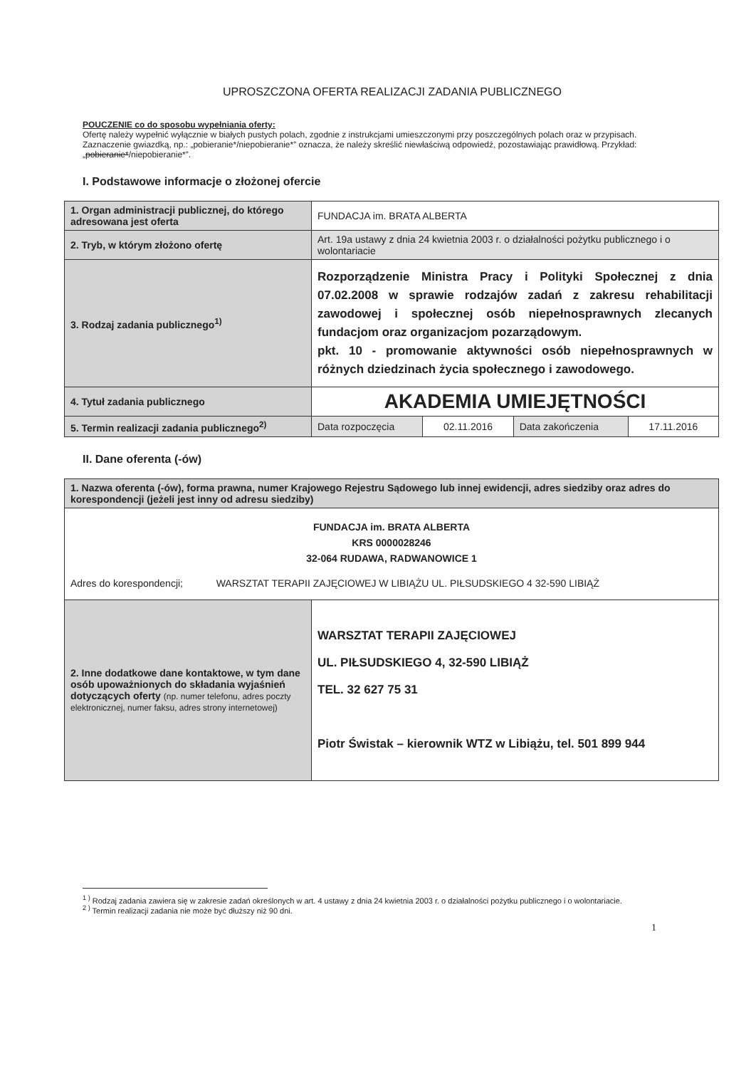UPROSZCZONA OFERTA REALIZACJI ZADANIA PUBLICZNEGO
POUCZENIE co do sposobu wypełniania oferty:
Ofertę należy wypełnić wyłącznie w białych pustych polach, zgodnie z instrukcjami umieszczonymi przy poszczególnych polach oraz w przypisach.
Zaznaczenie gwiazdką, np.: „pobieranie*/niepobieranie*” oznacza, że należy skreślić niewłaściwą odpowiedź, pozostawiając prawidłową. Przykład: „pobieranie*/niepobieranie*”.
I. Podstawowe informacje o złożonej ofercie
| 1. Organ administracji publicznej, do którego adresowana jest oferta | FUNDACJA im. BRATA ALBERTA | | | |
| 2. Tryb, w którym złożono ofertę | Art. 19a ustawy z dnia 24 kwietnia 2003 r. o działalności pożytku publicznego i o wolontariacie | | | |
| 3. Rodzaj zadania publicznego<sup>1)</sup> | Rozporządzenie Ministra Pracy i Polityki Społecznej z dnia 07.02.2008 w sprawie rodzajów zadań z zakresu rehabilitacji zawodowej i społecznej osób niepełnosprawnych zlecanych fundacjom oraz organizacjom pozarządowym. pkt. 10 - promowanie aktywności osób niepełnosprawnych w różnych dziedzinach życia społecznego i zawodowego. | | | |
| 4. Tytuł zadania publicznego | AKADEMIA UMIEJĘTNOŚCI | | | |
| 5. Termin realizacji zadania publicznego<sup>2)</sup> | Data rozpoczęcia | 02.11.2016 | Data zakończenia | 17.11.2016 |
II. Dane oferenta (-ów)
| 1. Nazwa oferenta (-ów), forma prawna, numer Krajowego Rejestru Sądowego lub innej ewidencji, adres siedziby oraz adres do korespondencji (jeżeli jest inny od adresu siedziby) | |
| FUNDACJA im. BRATA ALBERTA KRS 0000028246 32-064 RUDAWA, RADWANOWICE 1 Adres do korespondencji; WARSZTAT TERAPII ZAJĘCIOWEJ W LIBIĄŻU UL. PIŁSUDSKIEGO 4 32-590 LIBIĄŻ | |
| 2. Inne dodatkowe dane kontaktowe, w tym dane osób upoważnionych do składania wyjaśnień dotyczących oferty (np. numer telefonu, adres poczty elektronicznej, numer faksu, adres strony internetowej) | WARSZTAT TERAPII ZAJĘCIOWEJ UL. PIŁSUDSKIEGO 4, 32-590 LIBIĄŻ TEL. 32 627 75 31 Piotr Świstak – kierownik WTZ w Libiążu, tel. 501 899 944 |
<sup>1 )</sup> Rodzaj zadania zawiera się w zakresie zadań określonych w art. 4 ustawy z dnia 24 kwietnia 2003 r. o działalności pożytku publicznego i o wolontariacie.
<sup>2 )</sup> Termin realizacji zadania nie może być dłuższy niż 90 dni.
1